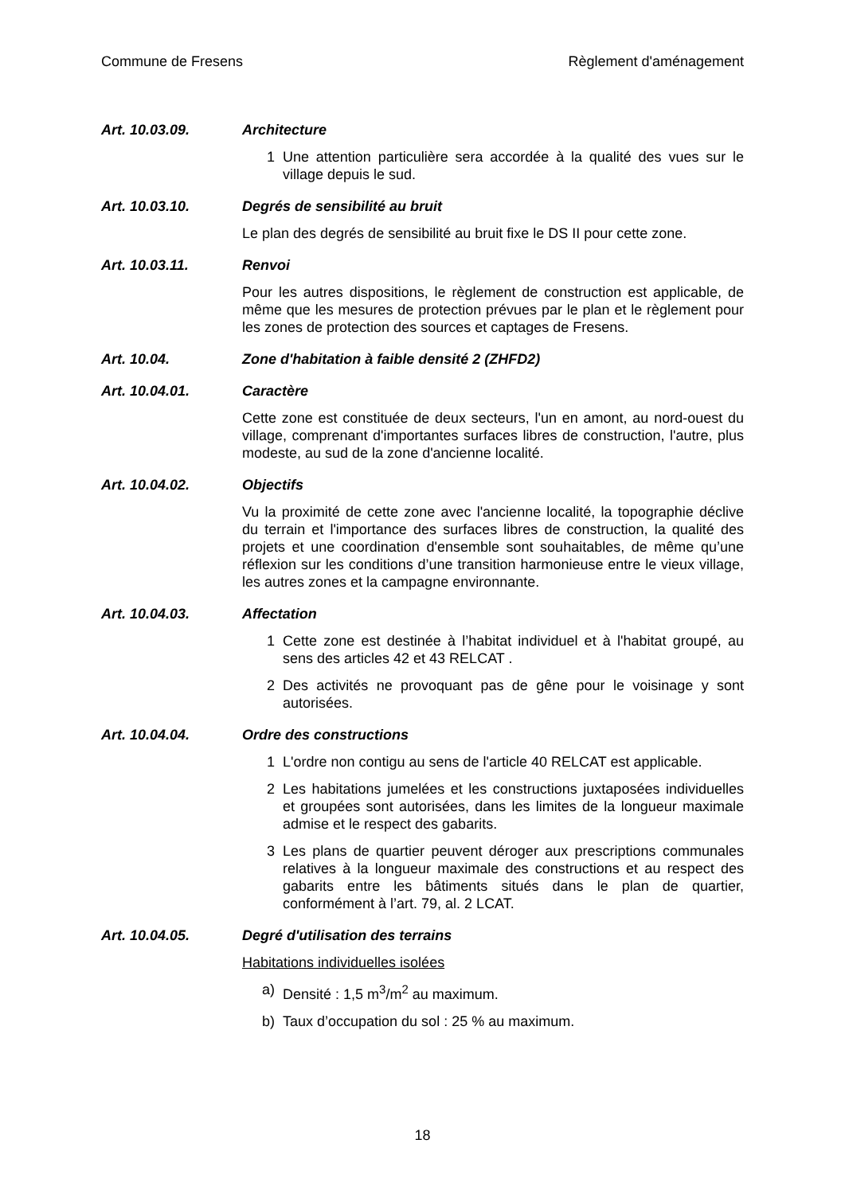Commune de Fresens Règlement d'aménagement
Art. 10.03.09. Architecture
1 Une attention particulière sera accordée à la qualité des vues sur le village depuis le sud.
Art. 10.03.10. Degrés de sensibilité au bruit
Le plan des degrés de sensibilité au bruit fixe le DS II pour cette zone.
Art. 10.03.11. Renvoi
Pour les autres dispositions, le règlement de construction est applicable, de même que les mesures de protection prévues par le plan et le règlement pour les zones de protection des sources et captages de Fresens.
Art. 10.04. Zone d'habitation à faible densité 2 (ZHFD2)
Art. 10.04.01. Caractère
Cette zone est constituée de deux secteurs, l'un en amont, au nord-ouest du village, comprenant d'importantes surfaces libres de construction, l'autre, plus modeste, au sud de la zone d'ancienne localité.
Art. 10.04.02. Objectifs
Vu la proximité de cette zone avec l'ancienne localité, la topographie déclive du terrain et l'importance des surfaces libres de construction, la qualité des projets et une coordination d'ensemble sont souhaitables, de même qu’une réflexion sur les conditions d’une transition harmonieuse entre le vieux village, les autres zones et la campagne environnante.
Art. 10.04.03. Affectation
1 Cette zone est destinée à l’habitat individuel et à l'habitat groupé, au sens des articles 42 et 43 RELCAT .
2 Des activités ne provoquant pas de gêne pour le voisinage y sont autorisées.
Art. 10.04.04. Ordre des constructions
1 L'ordre non contigu au sens de l'article 40 RELCAT est applicable.
2 Les habitations jumelées et les constructions juxtaposées individuelles et groupées sont autorisées, dans les limites de la longueur maximale admise et le respect des gabarits.
3 Les plans de quartier peuvent déroger aux prescriptions communales relatives à la longueur maximale des constructions et au respect des gabarits entre les bâtiments situés dans le plan de quartier, conformément à l’art. 79, al. 2 LCAT.
Art. 10.04.05. Degré d'utilisation des terrains
Habitations individuelles isolées
a) Densité : 1,5 m<sup>3</sup>/m<sup>2</sup> au maximum.
b) Taux d’occupation du sol : 25 % au maximum.
18